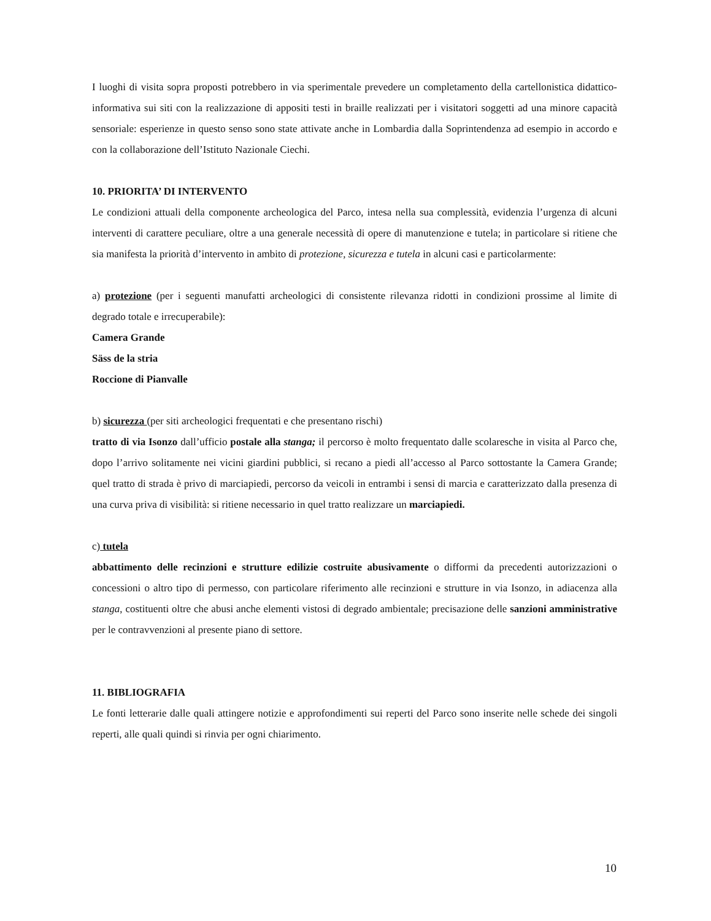I luoghi di visita sopra proposti potrebbero in via sperimentale prevedere un completamento della cartellonistica didattico-informativa sui siti con la realizzazione di appositi testi in braille realizzati per i visitatori soggetti ad una minore capacità sensoriale: esperienze in questo senso sono state attivate anche in Lombardia dalla Soprintendenza ad esempio in accordo e con la collaborazione dell’Istituto Nazionale Ciechi.
10. PRIORITA’ DI INTERVENTO
Le condizioni attuali della componente archeologica del Parco, intesa nella sua complessità, evidenzia l’urgenza di alcuni interventi di carattere peculiare, oltre a una generale necessità di opere di manutenzione e tutela; in particolare si ritiene che sia manifesta la priorità d’intervento in ambito di protezione, sicurezza e tutela in alcuni casi e particolarmente:
a) protezione (per i seguenti manufatti archeologici di consistente rilevanza ridotti in condizioni prossime al limite di degrado totale e irrecuperabile):
Camera Grande
Säss de la stria
Roccione di Pianvalle
b) sicurezza (per siti archeologici frequentati e che presentano rischi)
tratto di via Isonzo dall’ufficio postale alla stanga; il percorso è molto frequentato dalle scolaresche in visita al Parco che, dopo l’arrivo solitamente nei vicini giardini pubblici, si recano a piedi all’accesso al Parco sottostante la Camera Grande; quel tratto di strada è privo di marciapiedi, percorso da veicoli in entrambi i sensi di marcia e caratterizzato dalla presenza di una curva priva di visibilità: si ritiene necessario in quel tratto realizzare un marciapiedi.
c) tutela
abbattimento delle recinzioni e strutture edilizie costruite abusivamente o difformi da precedenti autorizzazioni o concessioni o altro tipo di permesso, con particolare riferimento alle recinzioni e strutture in via Isonzo, in adiacenza alla stanga, costituenti oltre che abusi anche elementi vistosi di degrado ambientale; precisazione delle sanzioni amministrative per le contravvenzioni al presente piano di settore.
11. BIBLIOGRAFIA
Le fonti letterarie dalle quali attingere notizie e approfondimenti sui reperti del Parco sono inserite nelle schede dei singoli reperti, alle quali quindi si rinvia per ogni chiarimento.
10